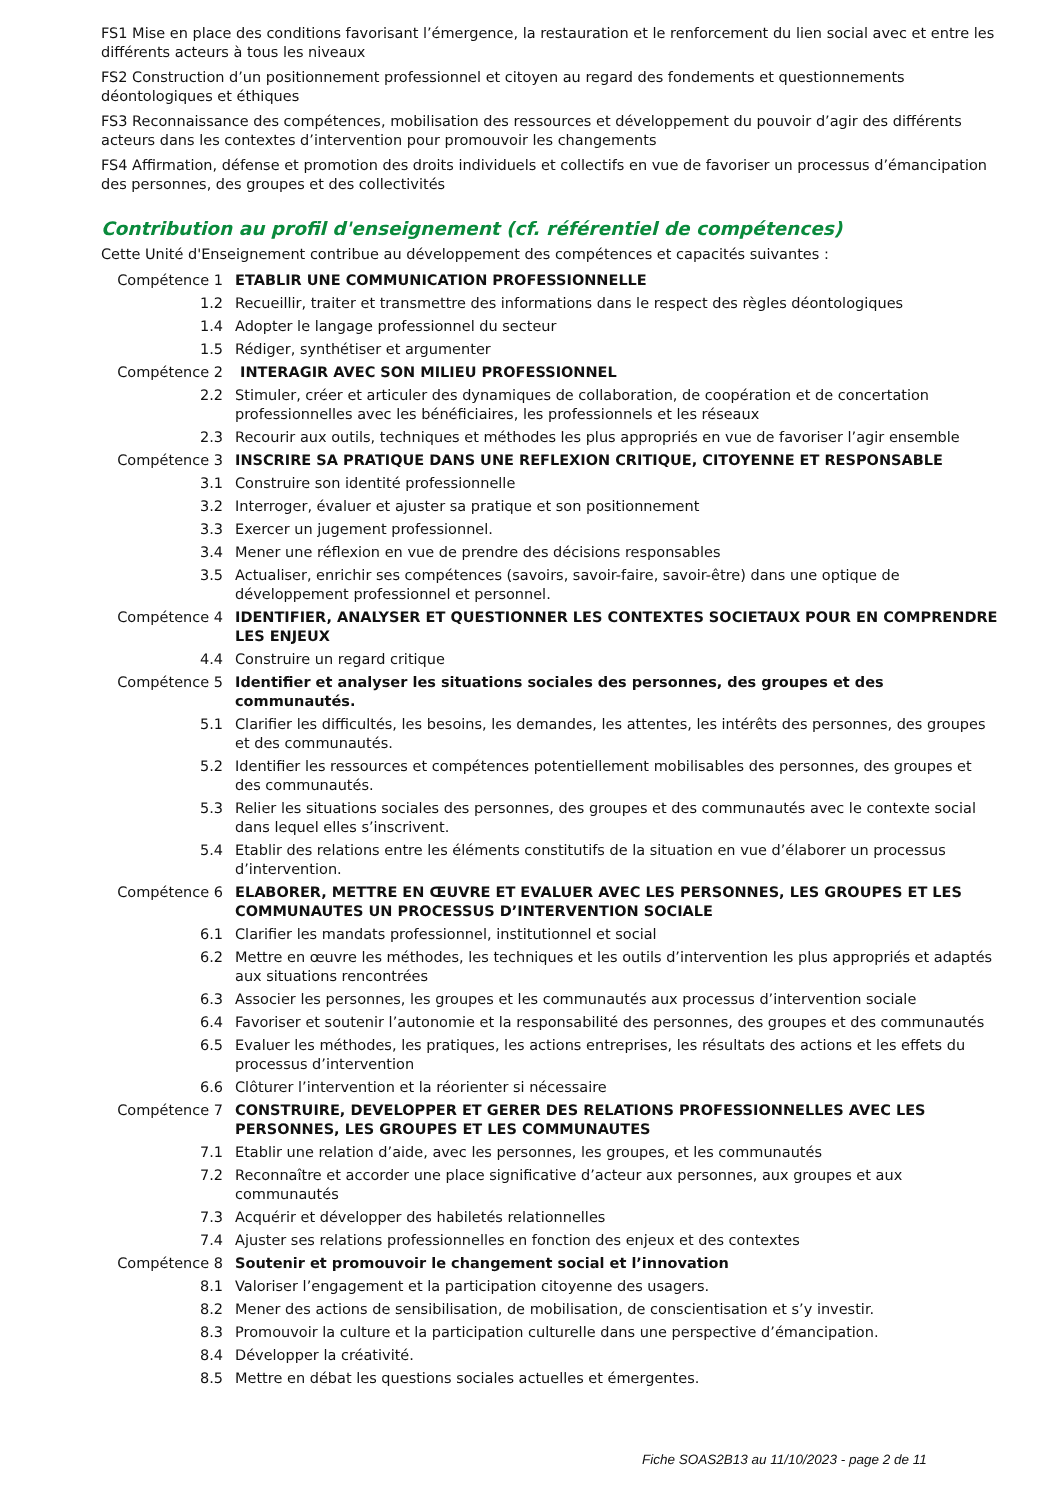FS1 Mise en place des conditions favorisant l’émergence, la restauration et le renforcement du lien social avec et entre les différents acteurs à tous les niveaux
FS2 Construction d’un positionnement professionnel et citoyen au regard des fondements et questionnements déontologiques et éthiques
FS3 Reconnaissance des compétences, mobilisation des ressources et développement du pouvoir d’agir des différents acteurs dans les contextes d’intervention pour promouvoir les changements
FS4 Affirmation, défense et promotion des droits individuels et collectifs en vue de favoriser un processus d’émancipation des personnes, des groupes et des collectivités
Contribution au profil d'enseignement (cf. référentiel de compétences)
Cette Unité d'Enseignement contribue au développement des compétences et capacités suivantes :
| Compétence 1 | ETABLIR UNE COMMUNICATION PROFESSIONNELLE |
| 1.2 | Recueillir, traiter et transmettre des informations dans le respect des règles déontologiques |
| 1.4 | Adopter le langage professionnel du secteur |
| 1.5 | Rédiger, synthétiser et argumenter |
| Compétence 2 | INTERAGIR AVEC SON MILIEU PROFESSIONNEL |
| 2.2 | Stimuler, créer et articuler des dynamiques de collaboration, de coopération et de concertation professionnelles avec les bénéficiaires, les professionnels et les réseaux |
| 2.3 | Recourir aux outils, techniques et méthodes les plus appropriés en vue de favoriser l’agir ensemble |
| Compétence 3 | INSCRIRE SA PRATIQUE DANS UNE REFLEXION CRITIQUE, CITOYENNE ET RESPONSABLE |
| 3.1 | Construire son identité professionnelle |
| 3.2 | Interroger, évaluer et ajuster sa pratique et son positionnement |
| 3.3 | Exercer un jugement professionnel. |
| 3.4 | Mener une réflexion en vue de prendre des décisions responsables |
| 3.5 | Actualiser, enrichir ses compétences (savoirs, savoir-faire, savoir-être) dans une optique de développement professionnel et personnel. |
| Compétence 4 | IDENTIFIER, ANALYSER ET QUESTIONNER LES CONTEXTES SOCIETAUX POUR EN COMPRENDRE LES ENJEUX |
| 4.4 | Construire un regard critique |
| Compétence 5 | Identifier et analyser les situations sociales des personnes, des groupes et des communautés. |
| 5.1 | Clarifier les difficultés, les besoins, les demandes, les attentes, les intérêts des personnes, des groupes et des communautés. |
| 5.2 | Identifier les ressources et compétences potentiellement mobilisables des personnes, des groupes et des communautés. |
| 5.3 | Relier les situations sociales des personnes, des groupes et des communautés avec le contexte social dans lequel elles s’inscrivent. |
| 5.4 | Etablir des relations entre les éléments constitutifs de la situation en vue d’élaborer un processus d’intervention. |
| Compétence 6 | ELABORER, METTRE EN ŒUVRE ET EVALUER AVEC LES PERSONNES, LES GROUPES ET LES COMMUNAUTES UN PROCESSUS D’INTERVENTION SOCIALE |
| 6.1 | Clarifier les mandats professionnel, institutionnel et social |
| 6.2 | Mettre en œuvre les méthodes, les techniques et les outils d’intervention les plus appropriés et adaptés aux situations rencontrées |
| 6.3 | Associer les personnes, les groupes et les communautés aux processus d’intervention sociale |
| 6.4 | Favoriser et soutenir l’autonomie et la responsabilité des personnes, des groupes et des communautés |
| 6.5 | Evaluer les méthodes, les pratiques, les actions entreprises, les résultats des actions et les effets du processus d’intervention |
| 6.6 | Clôturer l’intervention et la réorienter si nécessaire |
| Compétence 7 | CONSTRUIRE, DEVELOPPER ET GERER DES RELATIONS PROFESSIONNELLES AVEC LES PERSONNES, LES GROUPES ET LES COMMUNAUTES |
| 7.1 | Etablir une relation d’aide, avec les personnes, les groupes, et les communautés |
| 7.2 | Reconnaître et accorder une place significative d’acteur aux personnes, aux groupes et aux communautés |
| 7.3 | Acquérir et développer des habiletés relationnelles |
| 7.4 | Ajuster ses relations professionnelles en fonction des enjeux et des contextes |
| Compétence 8 | Soutenir et promouvoir le changement social et l’innovation |
| 8.1 | Valoriser l’engagement et la participation citoyenne des usagers. |
| 8.2 | Mener des actions de sensibilisation, de mobilisation, de conscientisation et s’y investir. |
| 8.3 | Promouvoir la culture et la participation culturelle dans une perspective d’émancipation. |
| 8.4 | Développer la créativité. |
| 8.5 | Mettre en débat les questions sociales actuelles et émergentes. |
Fiche SOAS2B13 au 11/10/2023 - page 2 de 11